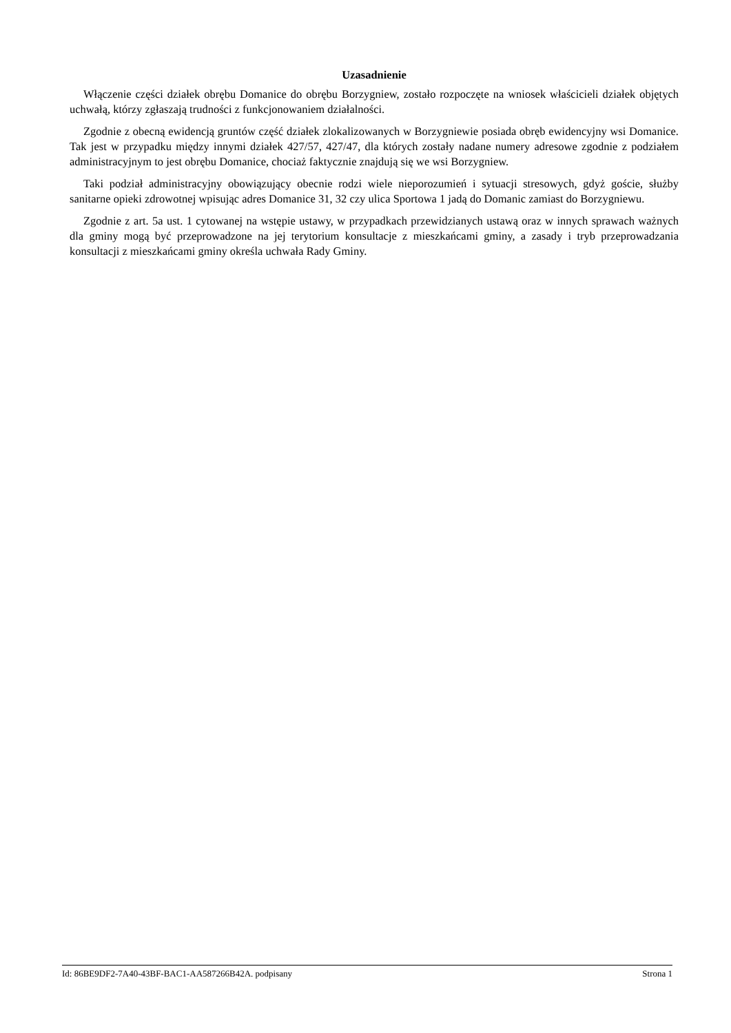Uzasadnienie
Włączenie części działek obrębu Domanice do obrębu Borzygniew, zostało rozpoczęte na wniosek właścicieli działek objętych uchwałą, którzy zgłaszają trudności z funkcjonowaniem działalności.
Zgodnie z obecną ewidencją gruntów część działek zlokalizowanych w Borzygniewie posiada obręb ewidencyjny wsi Domanice. Tak jest w przypadku między innymi działek 427/57, 427/47, dla których zostały nadane numery adresowe zgodnie z podziałem administracyjnym to jest obrębu Domanice, chociaż faktycznie znajdują się we wsi Borzygniew.
Taki podział administracyjny obowiązujący obecnie rodzi wiele nieporozumień i sytuacji stresowych, gdyż goście, służby sanitarne opieki zdrowotnej wpisując adres Domanice 31, 32 czy ulica Sportowa 1 jadą do Domanic zamiast do Borzygniewu.
Zgodnie z art. 5a ust. 1 cytowanej na wstępie ustawy, w przypadkach przewidzianych ustawą oraz w innych sprawach ważnych dla gminy mogą być przeprowadzone na jej terytorium konsultacje z mieszkańcami gminy, a zasady i tryb przeprowadzania konsultacji z mieszkańcami gminy określa uchwała Rady Gminy.
Id: 86BE9DF2-7A40-43BF-BAC1-AA587266B42A. podpisany Strona 1